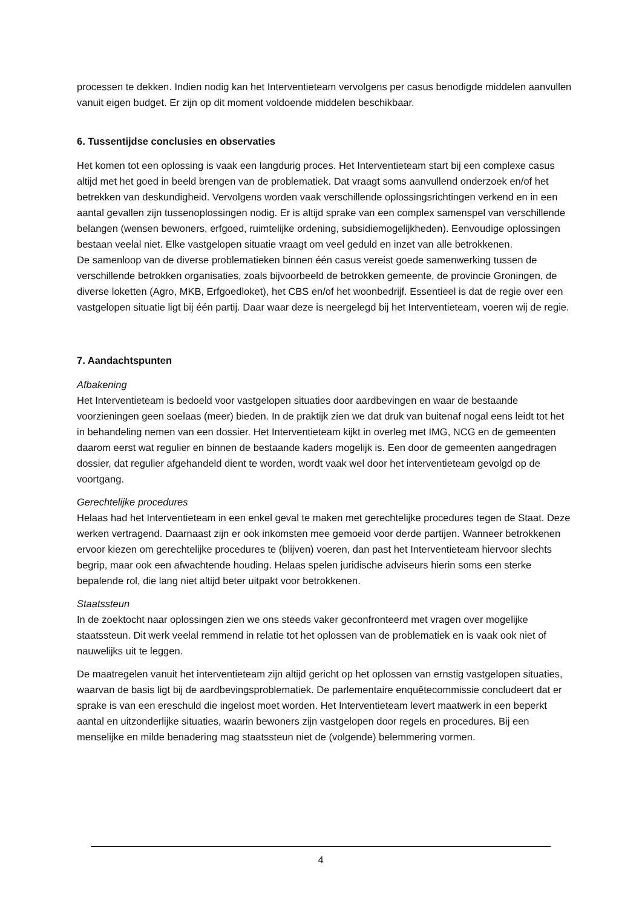processen te dekken. Indien nodig kan het Interventieteam vervolgens per casus benodigde middelen aanvullen vanuit eigen budget. Er zijn op dit moment voldoende middelen beschikbaar.
6. Tussentijdse conclusies en observaties
Het komen tot een oplossing is vaak een langdurig proces. Het Interventieteam start bij een complexe casus altijd met het goed in beeld brengen van de problematiek. Dat vraagt soms aanvullend onderzoek en/of het betrekken van deskundigheid. Vervolgens worden vaak verschillende oplossingsrichtingen verkend en in een aantal gevallen zijn tussenoplossingen nodig. Er is altijd sprake van een complex samenspel van verschillende belangen (wensen bewoners, erfgoed, ruimtelijke ordening, subsidiemogelijkheden). Eenvoudige oplossingen bestaan veelal niet. Elke vastgelopen situatie vraagt om veel geduld en inzet van alle betrokkenen.
De samenloop van de diverse problematieken binnen één casus vereist goede samenwerking tussen de verschillende betrokken organisaties, zoals bijvoorbeeld de betrokken gemeente, de provincie Groningen, de diverse loketten (Agro, MKB, Erfgoedloket), het CBS en/of het woonbedrijf. Essentieel is dat de regie over een vastgelopen situatie ligt bij één partij. Daar waar deze is neergelegd bij het Interventieteam, voeren wij de regie.
7. Aandachtspunten
Afbakening
Het Interventieteam is bedoeld voor vastgelopen situaties door aardbevingen en waar de bestaande voorzieningen geen soelaas (meer) bieden. In de praktijk zien we dat druk van buitenaf nogal eens leidt tot het in behandeling nemen van een dossier. Het Interventieteam kijkt in overleg met IMG, NCG en de gemeenten daarom eerst wat regulier en binnen de bestaande kaders mogelijk is. Een door de gemeenten aangedragen dossier, dat regulier afgehandeld dient te worden, wordt vaak wel door het interventieteam gevolgd op de voortgang.
Gerechtelijke procedures
Helaas had het Interventieteam in een enkel geval te maken met gerechtelijke procedures tegen de Staat. Deze werken vertragend. Daarnaast zijn er ook inkomsten mee gemoeid voor derde partijen. Wanneer betrokkenen ervoor kiezen om gerechtelijke procedures te (blijven) voeren, dan past het Interventieteam hiervoor slechts begrip, maar ook een afwachtende houding. Helaas spelen juridische adviseurs hierin soms een sterke bepalende rol, die lang niet altijd beter uitpakt voor betrokkenen.
Staatssteun
In de zoektocht naar oplossingen zien we ons steeds vaker geconfronteerd met vragen over mogelijke staatssteun. Dit werk veelal remmend in relatie tot het oplossen van de problematiek en is vaak ook niet of nauwelijks uit te leggen.
De maatregelen vanuit het interventieteam zijn altijd gericht op het oplossen van ernstig vastgelopen situaties, waarvan de basis ligt bij de aardbevingsproblematiek. De parlementaire enquêtecommissie concludeert dat er sprake is van een ereschuld die ingelost moet worden. Het Interventieteam levert maatwerk in een beperkt aantal en uitzonderlijke situaties, waarin bewoners zijn vastgelopen door regels en procedures. Bij een menselijke en milde benadering mag staatssteun niet de (volgende) belemmering vormen.
4